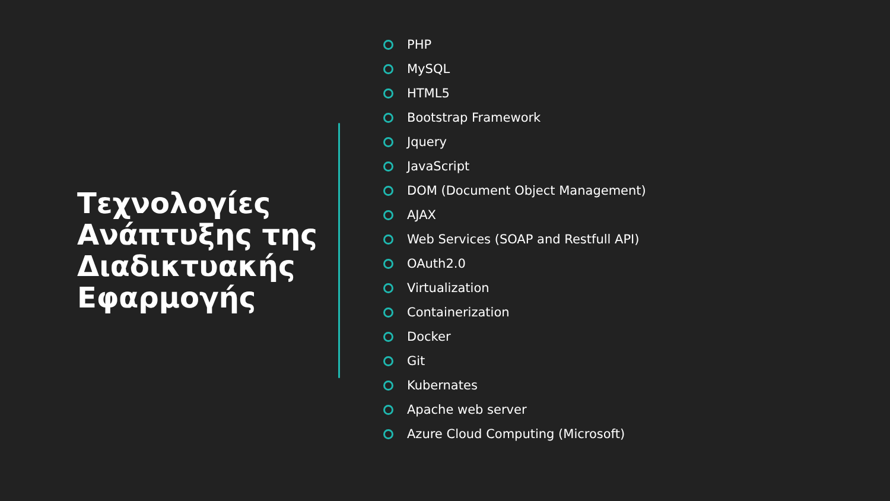Τεχνολογίες Ανάπτυξης της Διαδικτυακής Εφαρμογής
PHP
MySQL
HTML5
Bootstrap Framework
Jquery
JavaScript
DOM (Document Object Management)
AJAX
Web Services (SOAP and Restfull API)
OAuth2.0
Virtualization
Containerization
Docker
Git
Kubernates
Apache web server
Azure Cloud Computing (Microsoft)